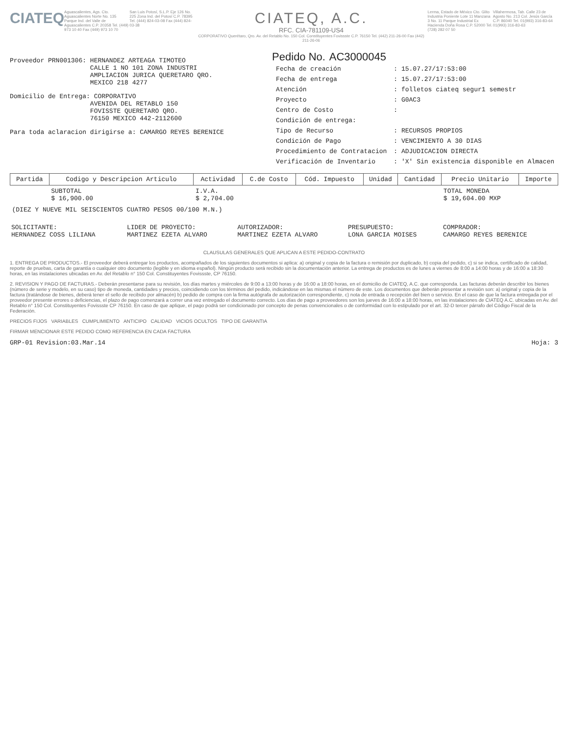CIATEQ
Aguascalientes, Ags. Cto. Aguascalientes Norte No. 135 Parque Ind. del Valle de Aguascalientes C.P. 20358 Tel. (449) 973 10 40 Fax (449) 973 10 70
San Luis Potosí, S.L.P. Eje 126 No. 225 Zona Ind. del Potosí C.P. 78395 Tel. (444) 824-03-08 Fax (444) 824-03-38
CIATEQ, A.C.
RFC. CIA-781109-US4
CORPORATIVO Querétaro, Qro. Av. del Retablo No. 150 Col. Constituyentes Fovissste C.P. 76150 Tel. (442) 211-26-00 Fax (442) 211-26-06
Lerma, Estado de México Cto. Glito Industria Poniente Lote 11 Manzana 3 No. 11 Parque Industrial Ex Hacienda Doña Rosa C.P. 52000 Tel. (728) 282 07 50
Villahermosa, Tab. Calle 23 de Agosto No. 213 Col. Jesús García C.P. 86040 Tel. 01(993) 316-83-64 01(993) 316-83-63
Proveedor PRN001306: HERNANDEZ ARTEAGA TIMOTEO
CALLE 1 NO 101 ZONA INDUSTRI
AMPLIACION JURICA QUERETARO QRO.
MEXICO 218 4277
Domicilio de Entrega: CORPORATIVO
AVENIDA DEL RETABLO 150
FOVISSTE QUERETARO QRO.
76150 MEXICO 442-2112600
Para toda aclaracion dirigirse a: CAMARGO REYES BERENICE
Pedido No. AC3000045
| Fecha de creación | : 15.07.27/17:53:00 |
| Fecha de entrega | : 15.07.27/17:53:00 |
| Atención | : folletos ciateq segur1 semestr |
| Proyecto | : G0AC3 |
| Centro de Costo | : |
| Condición de entrega: | |
| Tipo de Recurso | : RECURSOS PROPIOS |
| Condición de Pago | : VENCIMIENTO A 30 DIAS |
| Procedimiento de Contratacion | : ADJUDICACION DIRECTA |
| Verificación de Inventario | : 'X' Sin existencia disponible en Almacen |
| Partida | Codigo y Descripcion Articulo | Actividad | C.de Costo | Cód. Impuesto | Unidad | Cantidad | Precio Unitario | Importe |
| --- | --- | --- | --- | --- | --- | --- | --- | --- |
| | SUBTOTAL $ 16,900.00 | I.V.A. $ 2,704.00 | | | | | TOTAL MONEDA $ 19,604.00 MXP | |
| (DIEZ Y NUEVE MIL SEISCIENTOS CUATRO PESOS 00/100 M.N.) | | | | | | | | |
| SOLICITANTE: HERNANDEZ COSS LILIANA | LIDER DE PROYECTO: MARTINEZ EZETA ALVARO | AUTORIZADOR: MARTINEZ EZETA ALVARO | PRESUPUESTO: LONA GARCIA MOISES | COMPRADOR: CAMARGO REYES BERENICE |
CLAUSULAS GENERALES QUE APLICAN A ESTE PEDIDO-CONTRATO
1. ENTREGA DE PRODUCTOS.- El proveedor deberá entregar los productos, acompañados de los siguientes documentos si aplica: a) original y copia de la factura o remisión por duplicado, b) copia del pedido, c) si se indica, certificado de calidad, reporte de pruebas, carta de garantía o cualquier otro documento (legible y en idioma español). Ningún producto será recibido sin la documentación anterior. La entrega de productos es de lunes a viernes de 8:00 a 14:00 horas y de 16:00 a 18:30 horas, en las instalaciones ubicadas en Av. del Retablo n° 150 Col. Constituyentes Fovissste, CP 76150.
2. REVISION Y PAGO DE FACTURAS.- Deberán presentarse para su revisión, los días martes y miércoles de 9:00 a 13:00 horas y de 16:00 a 18:00 horas, en el domicilio de CIATEQ, A.C. que corresponda. Las facturas deberán describir los bienes (número de serie y modelo, en su caso) tipo de moneda, cantidades y precios, coincidiendo con los términos del pedido, indicándose en las mismas el número de este. Los documentos que deberán presentar a revisión son: a) original y copia de la factura (tratándose de bienes, deberá tener el sello de recibido por almacén) b) pedido de compra con la firma autógrafa de autorización correspondiente, c) nota de entrada o recepción del bien o servicio. En el caso de que la factura entregada por el proveedor presente errores o deficiencias, el plazo de pago comenzará a correr una vez entregado el documento correcto. Los días de pago a proveedores son los jueves de 16:00 a 18:00 horas, en las instalaciones de CIATEQ A.C. ubicadas en Av. del Retablo n° 150 Col. Constituyentes Fovissste CP 76150. En caso de que aplique, el pago podrá ser condicionado por concepto de penas convencionales o de conformidad con lo estipulado por el art. 32-D tercer párrafo del Código Fiscal de la Federación.
PRECIOS FIJOS VARIABLES CUMPLIMIENTO ANTICIPO CALIDAD VICIOS OCULTOS TIPO DE GARANTIA
FIRMAR MENCIONAR ESTE PEDIDO COMO REFERENCIA EN CADA FACTURA
GRP-01 Revision:03.Mar.14 Hoja: 3